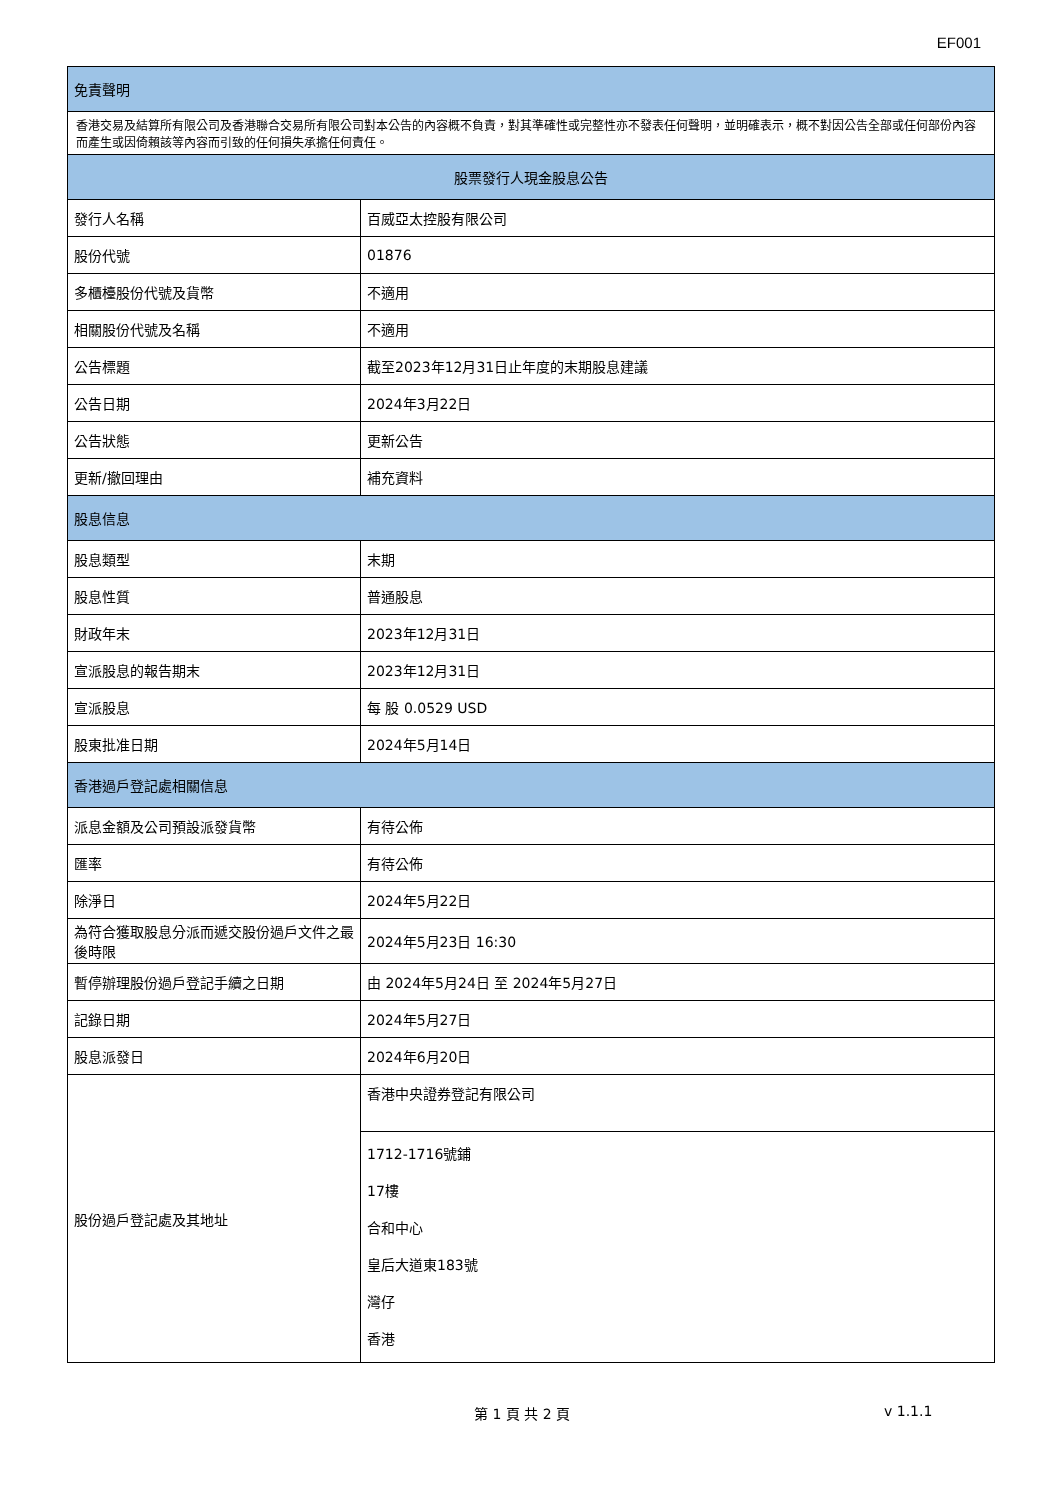EF001
| 免責聲明 | |
| --- | --- |
| 香港交易及結算所有限公司及香港聯合交易所有限公司對本公告的內容概不負責，對其準確性或完整性亦不發表任何聲明，並明確表示，概不對因公告全部或任何部份內容而產生或因倚賴該等內容而引致的任何損失承擔任何責任。 | |
| 股票發行人現金股息公告 | |
| 發行人名稱 | 百威亞太控股有限公司 |
| 股份代號 | 01876 |
| 多櫃檯股份代號及貨幣 | 不適用 |
| 相關股份代號及名稱 | 不適用 |
| 公告標題 | 截至2023年12月31日止年度的末期股息建議 |
| 公告日期 | 2024年3月22日 |
| 公告狀態 | 更新公告 |
| 更新/撤回理由 | 補充資料 |
| 股息信息 | |
| 股息類型 | 末期 |
| 股息性質 | 普通股息 |
| 財政年末 | 2023年12月31日 |
| 宣派股息的報告期末 | 2023年12月31日 |
| 宣派股息 | 每 股 0.0529 USD |
| 股東批准日期 | 2024年5月14日 |
| 香港過戶登記處相關信息 | |
| 派息金額及公司預設派發貨幣 | 有待公佈 |
| 匯率 | 有待公佈 |
| 除淨日 | 2024年5月22日 |
| 為符合獲取股息分派而遞交股份過戶文件之最後時限 | 2024年5月23日 16:30 |
| 暫停辦理股份過戶登記手續之日期 | 由 2024年5月24日 至 2024年5月27日 |
| 記錄日期 | 2024年5月27日 |
| 股息派發日 | 2024年6月20日 |
| 股份過戶登記處及其地址 | 香港中央證券登記有限公司 |
| | 1712-1716號鋪 17樓 合和中心 皇后大道東183號 灣仔 香港 |
第 1 頁 共 2 頁 v 1.1.1